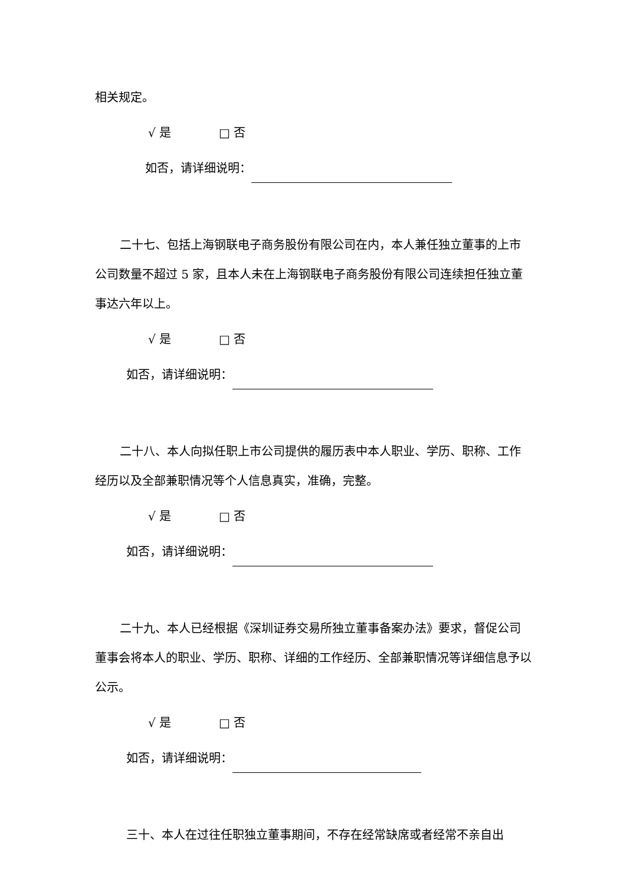相关规定。
√ 是 □ 否
如否，请详细说明：
二十七、包括上海钢联电子商务股份有限公司在内，本人兼任独立董事的上市公司数量不超过 5 家，且本人未在上海钢联电子商务股份有限公司连续担任独立董事达六年以上。
√ 是 □ 否
如否，请详细说明：
二十八、本人向拟任职上市公司提供的履历表中本人职业、学历、职称、工作经历以及全部兼职情况等个人信息真实，准确，完整。
√ 是 □ 否
如否，请详细说明：
二十九、本人已经根据《深圳证券交易所独立董事备案办法》要求，督促公司董事会将本人的职业、学历、职称、详细的工作经历、全部兼职情况等详细信息予以公示。
√ 是 □ 否
如否，请详细说明：
三十、本人在过往任职独立董事期间，不存在经常缺席或者经常不亲自出